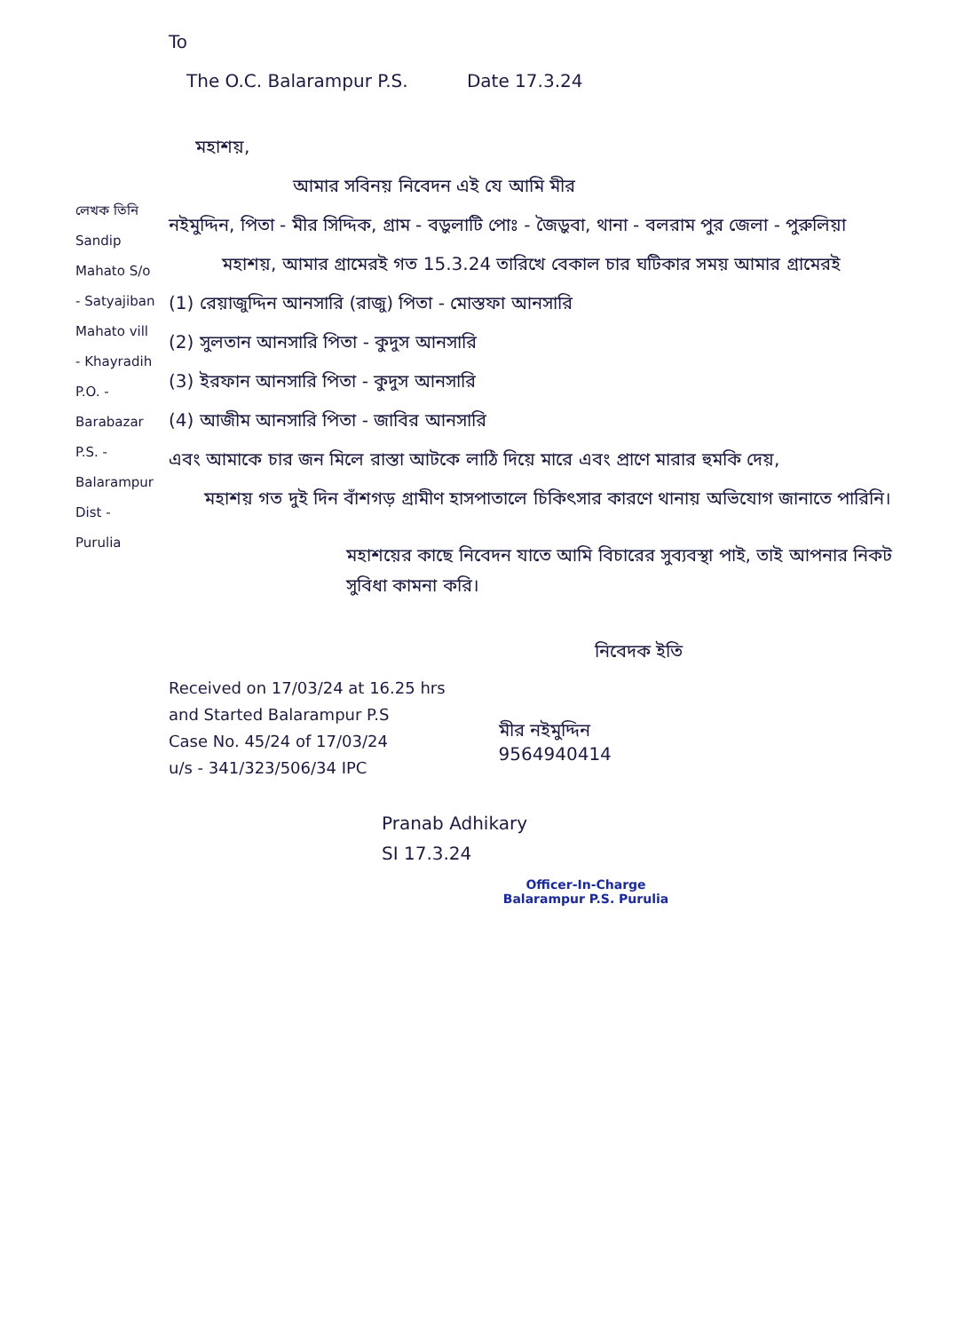লেখক তিনি Sandip Mahato S/o - Satyajiban Mahato vill - Khayradih P.O. - Barabazar P.S. - Balarampur Dist - Purulia
To
The O.C. Balarampur P.S. Date 17.3.24
মহাশয়,
আমার সবিনয় নিবেদন এই যে আমি মীর
নইমুদ্দিন, পিতা - মীর সিদ্দিক, গ্রাম - বড়ুলাটি পোঃ - জৈড়ুবা, থানা - বলরাম পুর জেলা - পুরুলিয়া
মহাশয়, আমার গ্রামেরই গত 15.3.24 তারিখে বেকাল চার ঘটিকার সময় আমার গ্রামেরই
(1) রেয়াজুদ্দিন আনসারি (রাজু) পিতা - মোস্তফা আনসারি
(2) সুলতান আনসারি পিতা - কুদুস আনসারি
(3) ইরফান আনসারি পিতা - কুদুস আনসারি
(4) আজীম আনসারি পিতা - জাবির আনসারি
এবং আমাকে চার জন মিলে রাস্তা আটকে লাঠি দিয়ে মারে এবং প্রাণে মারার হুমকি দেয়,
মহাশয় গত দুই দিন বাঁশগড় গ্রামীণ হাসপাতালে চিকিৎসার কারণে থানায় অভিযোগ জানাতে পারিনি।
মহাশয়ের কাছে নিবেদন যাতে আমি বিচারের সুব্যবস্থা পাই, তাই আপনার নিকট সুবিধা কামনা করি।
নিবেদক ইতি
Received on 17/03/24 at 16.25 hrs
and Started Balarampur P.S
Case No. 45/24 of 17/03/24
u/s - 341/323/506/34 IPC
মীর নইমুদ্দিন
9564940414
Pranab Adhikary
SI 17.3.24
Officer-In-Charge
Balarampur P.S. Purulia